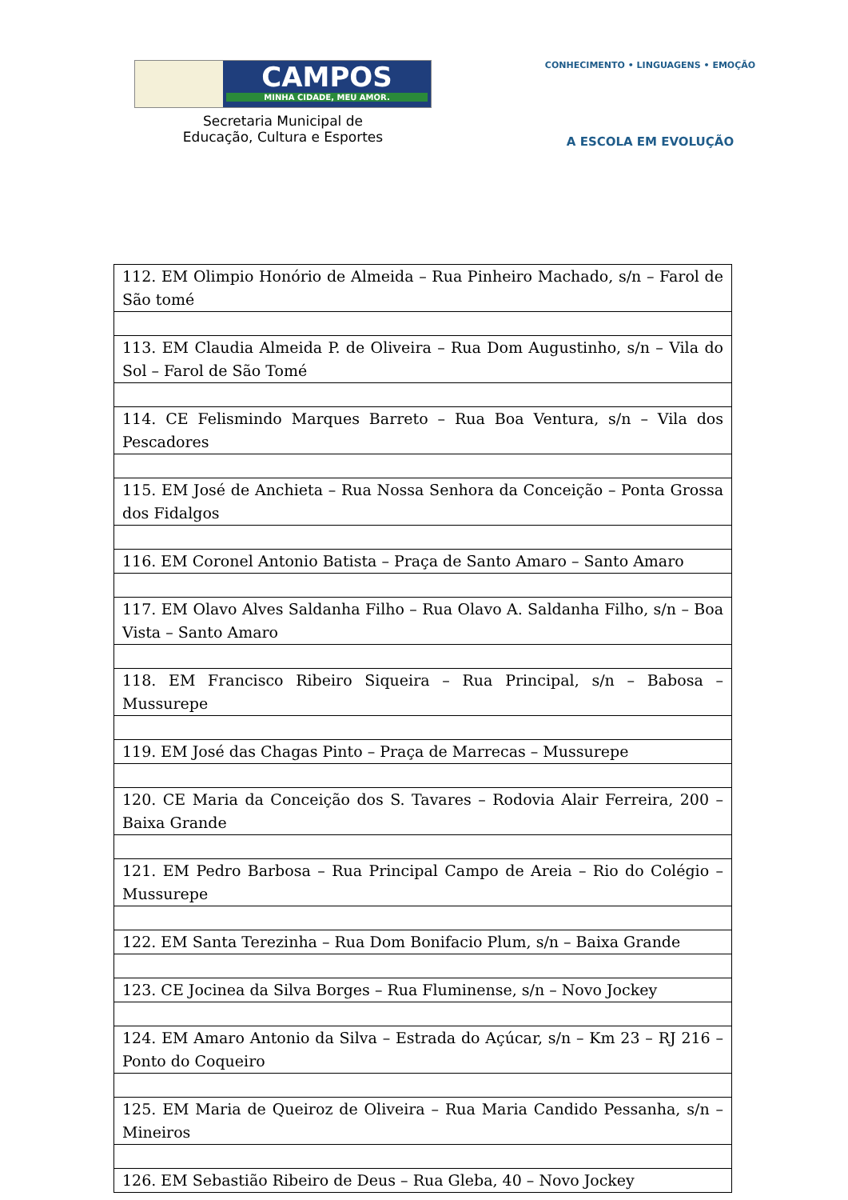CAMPOS
MINHA CIDADE, MEU AMOR.
Secretaria Municipal de
Educação, Cultura e Esportes
CONHECIMENTO • LINGUAGENS • EMOÇÃO
A ESCOLA EM EVOLUÇÃO
| 112. EM Olimpio Honório de Almeida – Rua Pinheiro Machado, s/n – Farol de São tomé |
| 113. EM Claudia Almeida P. de Oliveira – Rua Dom Augustinho, s/n – Vila do Sol – Farol de São Tomé |
| 114. CE Felismindo Marques Barreto – Rua Boa Ventura, s/n – Vila dos Pescadores |
| 115. EM José de Anchieta – Rua Nossa Senhora da Conceição – Ponta Grossa dos Fidalgos |
| 116. EM Coronel Antonio Batista – Praça de Santo Amaro – Santo Amaro |
| 117. EM Olavo Alves Saldanha Filho – Rua Olavo A. Saldanha Filho, s/n – Boa Vista – Santo Amaro |
| 118. EM Francisco Ribeiro Siqueira – Rua Principal, s/n – Babosa – Mussurepe |
| 119. EM José das Chagas Pinto – Praça de Marrecas – Mussurepe |
| 120. CE Maria da Conceição dos S. Tavares – Rodovia Alair Ferreira, 200 – Baixa Grande |
| 121. EM Pedro Barbosa – Rua Principal Campo de Areia – Rio do Colégio – Mussurepe |
| 122. EM Santa Terezinha – Rua Dom Bonifacio Plum, s/n – Baixa Grande |
| 123. CE Jocinea da Silva Borges – Rua Fluminense, s/n – Novo Jockey |
| 124. EM Amaro Antonio da Silva – Estrada do Açúcar, s/n – Km 23 – RJ 216 – Ponto do Coqueiro |
| 125. EM Maria de Queiroz de Oliveira – Rua Maria Candido Pessanha, s/n – Mineiros |
| 126. EM Sebastião Ribeiro de Deus – Rua Gleba, 40 – Novo Jockey |